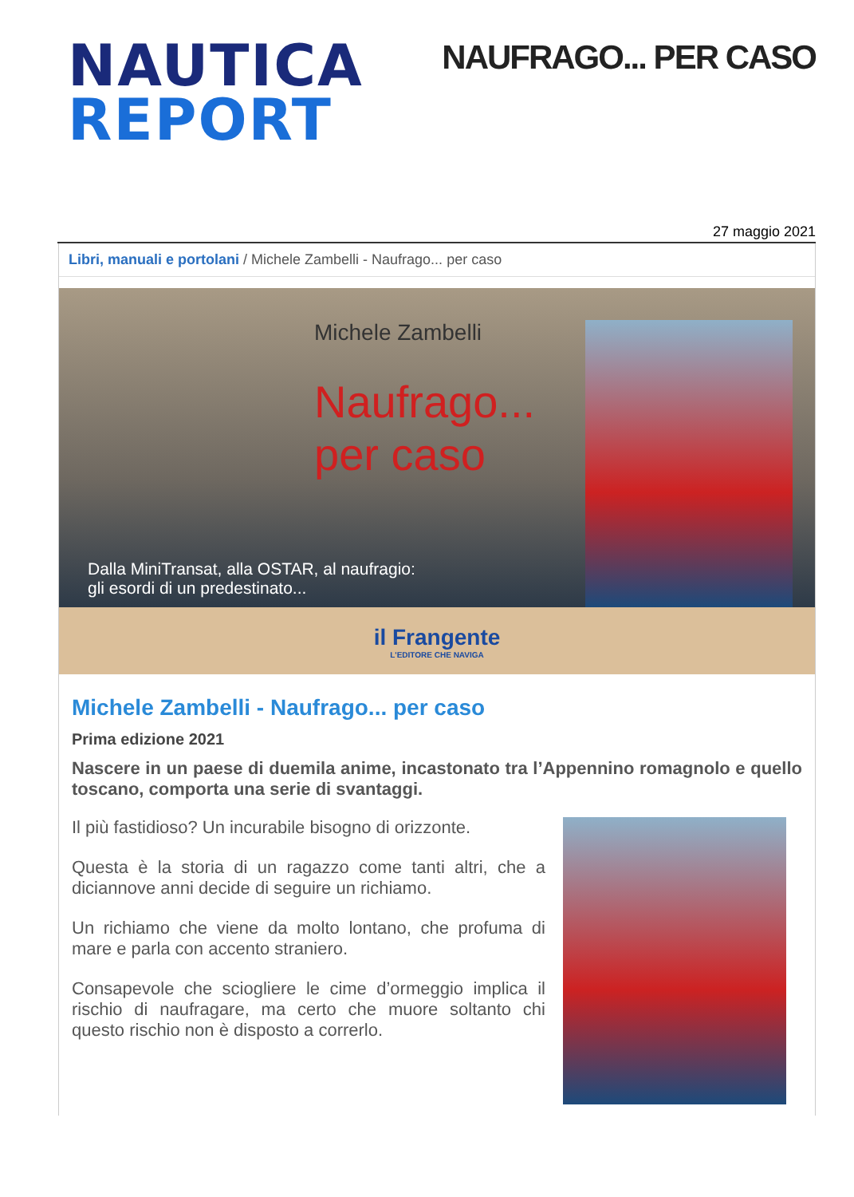NAUTICA
REPORT
NAUFRAGO... PER CASO
27 maggio 2021
Libri, manuali e portolani / Michele Zambelli - Naufrago... per caso
Michele Zambelli
Naufrago...
per caso
Dalla MiniTransat, alla OSTAR, al naufragio:
gli esordi di un predestinato...
il Frangente
L'EDITORE CHE NAVIGA
Michele Zambelli - Naufrago... per caso
Prima edizione 2021
Nascere in un paese di duemila anime, incastonato tra l’Appennino romagnolo e quello toscano, comporta una serie di svantaggi.
Il più fastidioso? Un incurabile bisogno di orizzonte.
Questa è la storia di un ragazzo come tanti altri, che a diciannove anni decide di seguire un richiamo.
Un richiamo che viene da molto lontano, che profuma di mare e parla con accento straniero.
Consapevole che sciogliere le cime d’ormeggio implica il rischio di naufragare, ma certo che muore soltanto chi questo rischio non è disposto a correrlo.